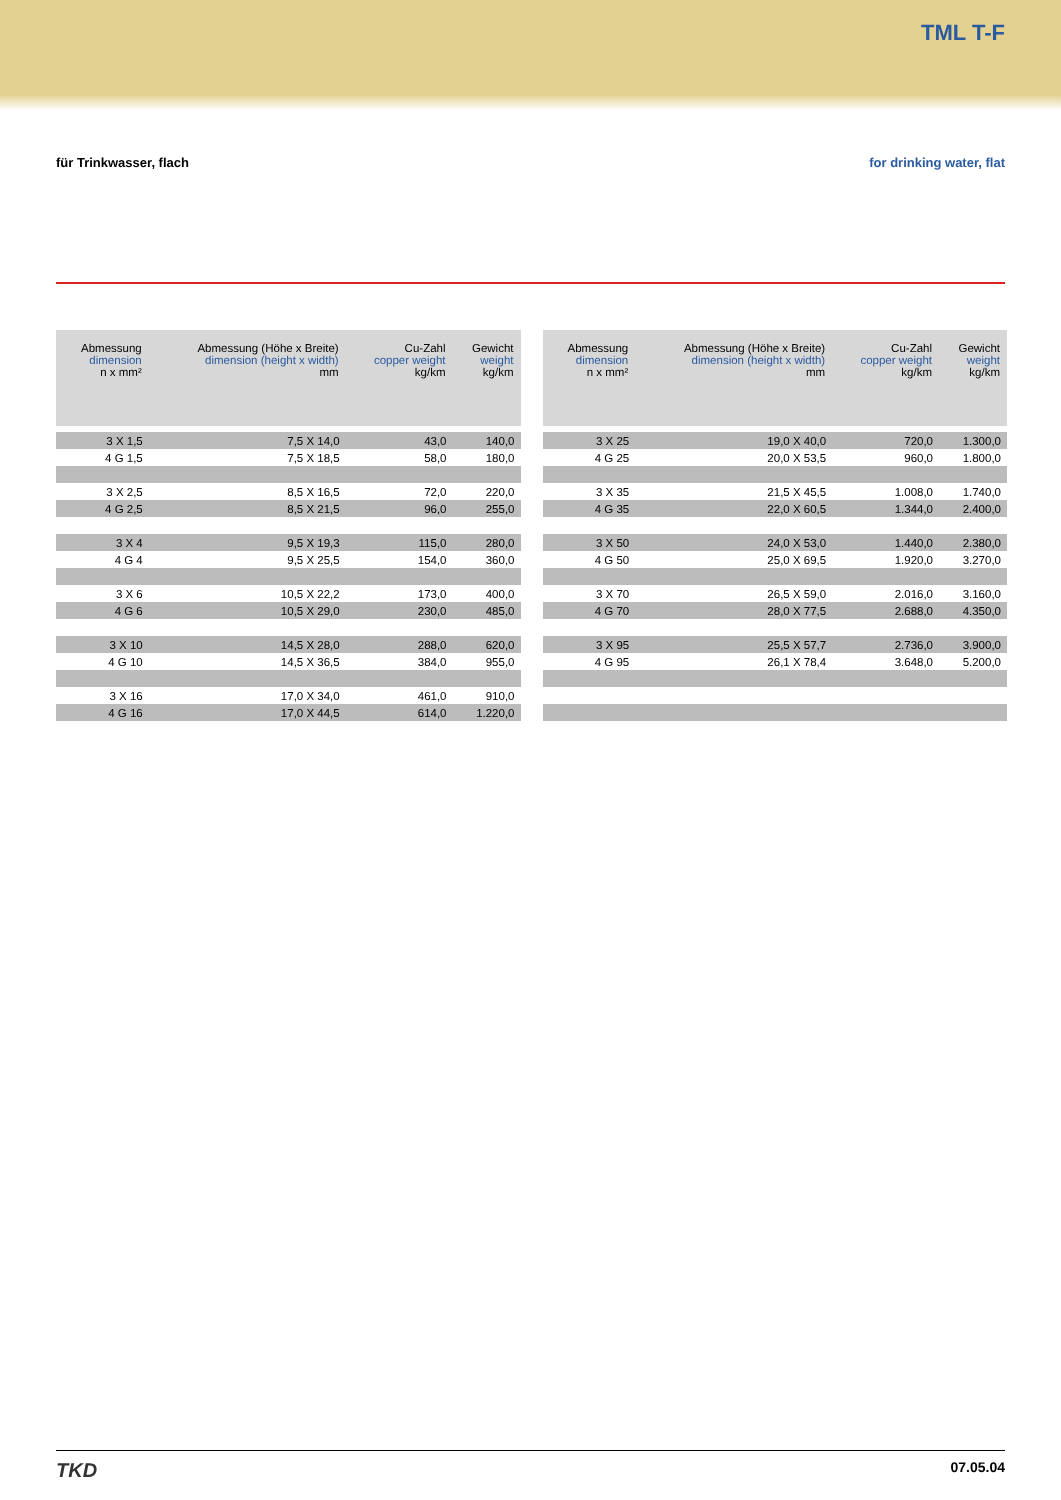TML T-F
für Trinkwasser, flach for drinking water, flat
| Abmessung dimension n x mm² | Abmessung (Höhe x Breite) dimension (height x width) mm | Cu-Zahl copper weight kg/km | Gewicht weight kg/km |
| --- | --- | --- | --- |
| 3 X 1,5 | 7,5 X 14,0 | 43,0 | 140,0 |
| 4 G 1,5 | 7,5 X 18,5 | 58,0 | 180,0 |
| 3 X 2,5 | 8,5 X 16,5 | 72,0 | 220,0 |
| 4 G 2,5 | 8,5 X 21,5 | 96,0 | 255,0 |
| 3 X 4 | 9,5 X 19,3 | 115,0 | 280,0 |
| 4 G 4 | 9,5 X 25,5 | 154,0 | 360,0 |
| 3 X 6 | 10,5 X 22,2 | 173,0 | 400,0 |
| 4 G 6 | 10,5 X 29,0 | 230,0 | 485,0 |
| 3 X 10 | 14,5 X 28,0 | 288,0 | 620,0 |
| 4 G 10 | 14,5 X 36,5 | 384,0 | 955,0 |
| 3 X 16 | 17,0 X 34,0 | 461,0 | 910,0 |
| 4 G 16 | 17,0 X 44,5 | 614,0 | 1.220,0 |
| Abmessung dimension n x mm² | Abmessung (Höhe x Breite) dimension (height x width) mm | Cu-Zahl copper weight kg/km | Gewicht weight kg/km |
| --- | --- | --- | --- |
| 3 X 25 | 19,0 X 40,0 | 720,0 | 1.300,0 |
| 4 G 25 | 20,0 X 53,5 | 960,0 | 1.800,0 |
| 3 X 35 | 21,5 X 45,5 | 1.008,0 | 1.740,0 |
| 4 G 35 | 22,0 X 60,5 | 1.344,0 | 2.400,0 |
| 3 X 50 | 24,0 X 53,0 | 1.440,0 | 2.380,0 |
| 4 G 50 | 25,0 X 69,5 | 1.920,0 | 3.270,0 |
| 3 X 70 | 26,5 X 59,0 | 2.016,0 | 3.160,0 |
| 4 G 70 | 28,0 X 77,5 | 2.688,0 | 4.350,0 |
| 3 X 95 | 25,5 X 57,7 | 2.736,0 | 3.900,0 |
| 4 G 95 | 26,1 X 78,4 | 3.648,0 | 5.200,0 |
TKD
07.05.04